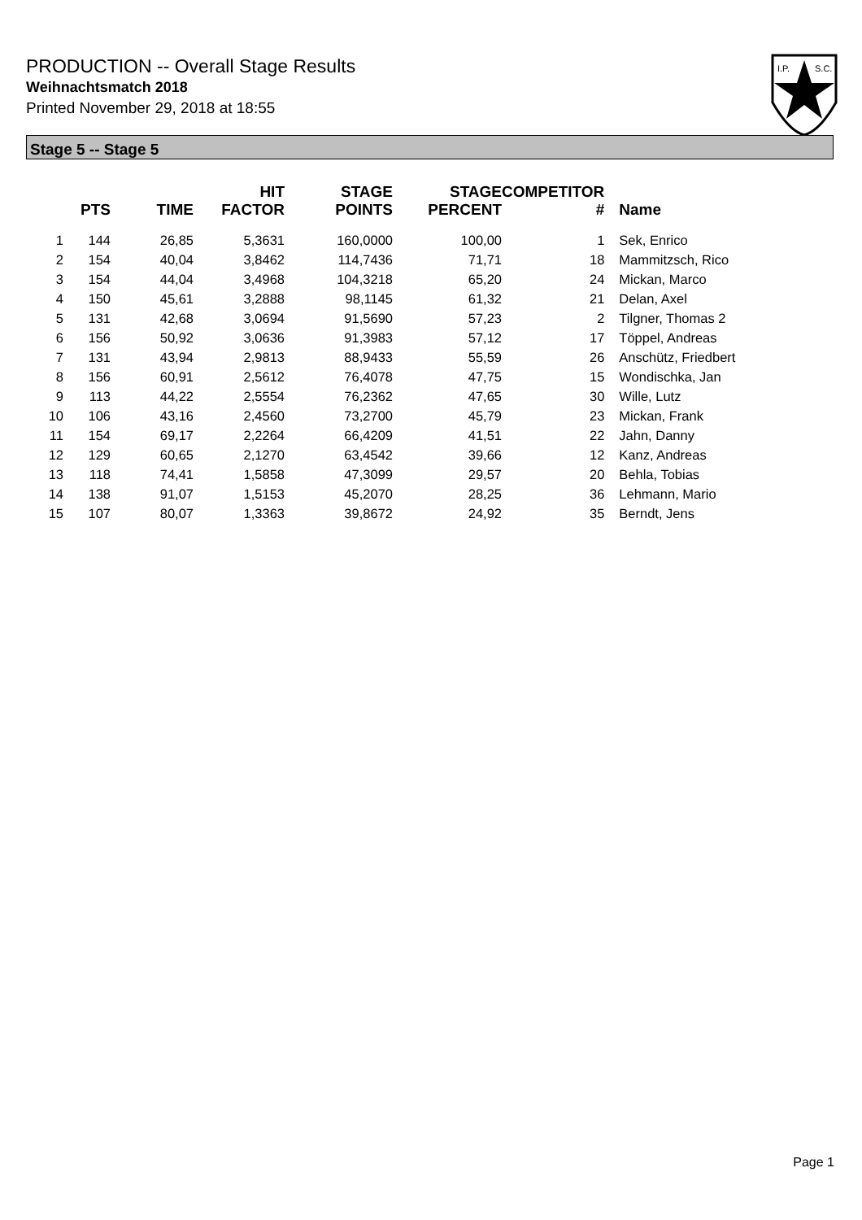PRODUCTION -- Overall Stage Results
Weihnachtsmatch 2018
Printed November 29, 2018 at 18:55
I.P.
S.C.
Stage 5 -- Stage 5
| | PTS | TIME | HIT FACTOR | STAGE POINTS | STAGE PERCENT | COMPETITOR # | Name |
| --- | --- | --- | --- | --- | --- | --- | --- |
| 1 | 144 | 26,85 | 5,3631 | 160,0000 | 100,00 | 1 | Sek, Enrico |
| 2 | 154 | 40,04 | 3,8462 | 114,7436 | 71,71 | 18 | Mammitzsch, Rico |
| 3 | 154 | 44,04 | 3,4968 | 104,3218 | 65,20 | 24 | Mickan, Marco |
| 4 | 150 | 45,61 | 3,2888 | 98,1145 | 61,32 | 21 | Delan, Axel |
| 5 | 131 | 42,68 | 3,0694 | 91,5690 | 57,23 | 2 | Tilgner, Thomas 2 |
| 6 | 156 | 50,92 | 3,0636 | 91,3983 | 57,12 | 17 | Töppel, Andreas |
| 7 | 131 | 43,94 | 2,9813 | 88,9433 | 55,59 | 26 | Anschütz, Friedbert |
| 8 | 156 | 60,91 | 2,5612 | 76,4078 | 47,75 | 15 | Wondischka, Jan |
| 9 | 113 | 44,22 | 2,5554 | 76,2362 | 47,65 | 30 | Wille, Lutz |
| 10 | 106 | 43,16 | 2,4560 | 73,2700 | 45,79 | 23 | Mickan, Frank |
| 11 | 154 | 69,17 | 2,2264 | 66,4209 | 41,51 | 22 | Jahn, Danny |
| 12 | 129 | 60,65 | 2,1270 | 63,4542 | 39,66 | 12 | Kanz, Andreas |
| 13 | 118 | 74,41 | 1,5858 | 47,3099 | 29,57 | 20 | Behla, Tobias |
| 14 | 138 | 91,07 | 1,5153 | 45,2070 | 28,25 | 36 | Lehmann, Mario |
| 15 | 107 | 80,07 | 1,3363 | 39,8672 | 24,92 | 35 | Berndt, Jens |
Page 1